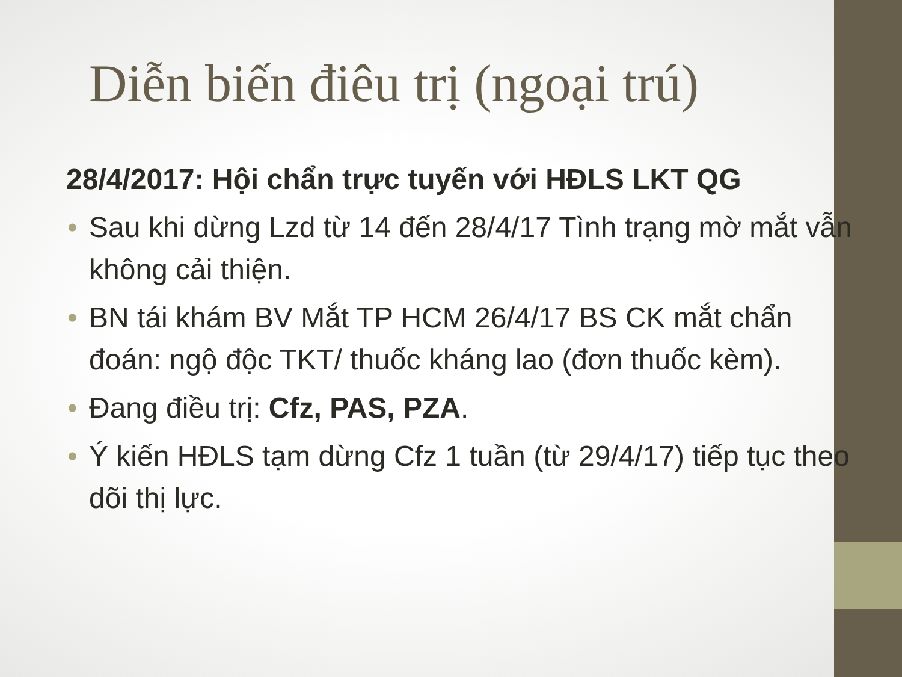Diễn biến điêu trị (ngoại trú)
28/4/2017: Hội chẩn trực tuyến với HĐLS LKT QG
• Sau khi dừng Lzd từ 14 đến 28/4/17 Tình trạng mờ mắt vẫn không cải thiện.
• BN tái khám BV Mắt TP HCM 26/4/17 BS CK mắt chẩn đoán: ngộ độc TKT/ thuốc kháng lao (đơn thuốc kèm).
• Đang điều trị: Cfz, PAS, PZA.
• Ý kiến HĐLS tạm dừng Cfz 1 tuần (từ 29/4/17) tiếp tục theo dõi thị lực.